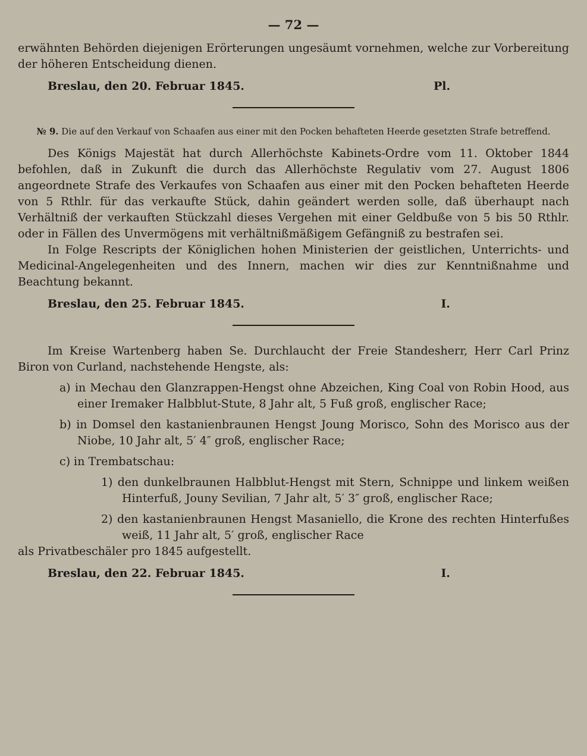— 72 —
erwähnten Behörden diejenigen Erörterungen ungesäumt vornehmen, welche zur Vorbereitung der höheren Entscheidung dienen.
Breslau, den 20. Februar 1845. Pl.
№ 9. Die auf den Verkauf von Schaafen aus einer mit den Pocken behafteten Heerde gesetzten Strafe betreffend.
Des Königs Majestät hat durch Allerhöchste Kabinets-Ordre vom 11. Oktober 1844 befohlen, daß in Zukunft die durch das Allerhöchste Regulativ vom 27. August 1806 angeordnete Strafe des Verkaufes von Schaafen aus einer mit den Pocken behafteten Heerde von 5 Rthlr. für das verkaufte Stück, dahin geändert werden solle, daß überhaupt nach Verhältniß der verkauften Stückzahl dieses Vergehen mit einer Geldbuße von 5 bis 50 Rthlr. oder in Fällen des Unvermögens mit verhältnißmäßigem Gefängniß zu bestrafen sei.
In Folge Rescripts der Königlichen hohen Ministerien der geistlichen, Unterrichts- und Medicinal-Angelegenheiten und des Innern, machen wir dies zur Kenntnißnahme und Beachtung bekannt.
Breslau, den 25. Februar 1845. I.
Im Kreise Wartenberg haben Se. Durchlaucht der Freie Standesherr, Herr Carl Prinz Biron von Curland, nachstehende Hengste, als:
a) in Mechau den Glanzrappen-Hengst ohne Abzeichen, King Coal von Robin Hood, aus einer Iremaker Halbblut-Stute, 8 Jahr alt, 5 Fuß groß, englischer Race;
b) in Domsel den kastanienbraunen Hengst Joung Morisco, Sohn des Morisco aus der Niobe, 10 Jahr alt, 5′ 4″ groß, englischer Race;
c) in Trembatschau:
1) den dunkelbraunen Halbblut-Hengst mit Stern, Schnippe und linkem weißen Hinterfuß, Jouny Sevilian, 7 Jahr alt, 5′ 3″ groß, englischer Race;
2) den kastanienbraunen Hengst Masaniello, die Krone des rechten Hinterfußes weiß, 11 Jahr alt, 5′ groß, englischer Race
als Privatbeschäler pro 1845 aufgestellt.
Breslau, den 22. Februar 1845. I.